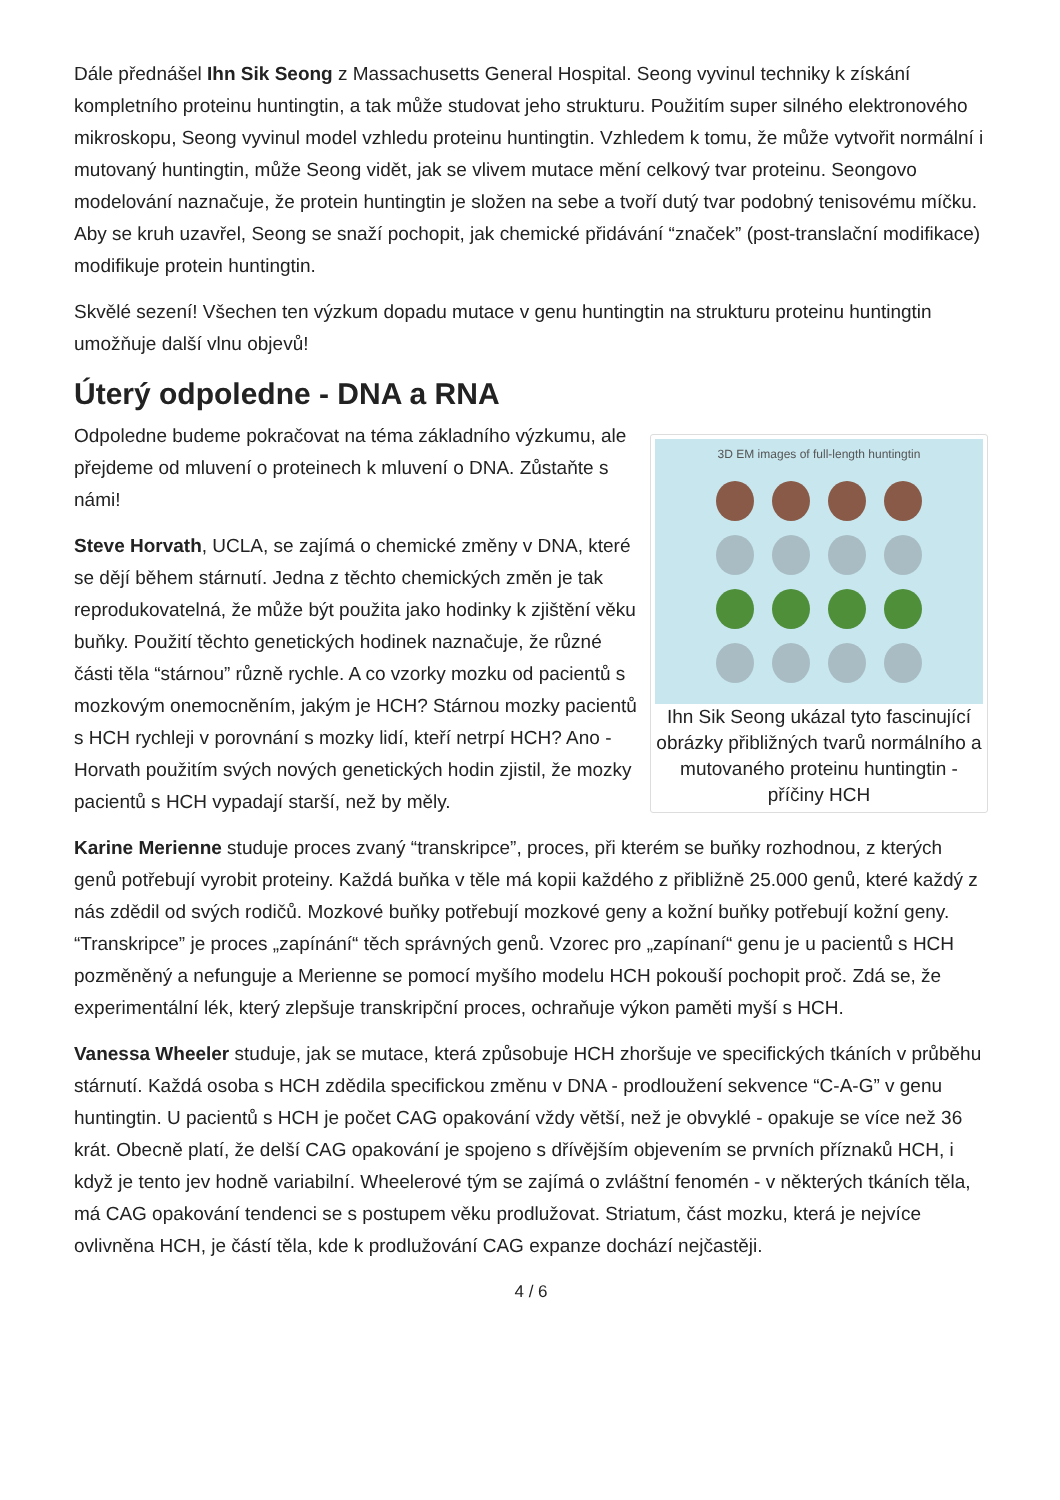Dále přednášel Ihn Sik Seong z Massachusetts General Hospital. Seong vyvinul techniky k získání kompletního proteinu huntingtin, a tak může studovat jeho strukturu. Použitím super silného elektronového mikroskopu, Seong vyvinul model vzhledu proteinu huntingtin. Vzhledem k tomu, že může vytvořit normální i mutovaný huntingtin, může Seong vidět, jak se vlivem mutace mění celkový tvar proteinu. Seongovo modelování naznačuje, že protein huntingtin je složen na sebe a tvoří dutý tvar podobný tenisovému míčku. Aby se kruh uzavřel, Seong se snaží pochopit, jak chemické přidávání “značek” (post-translační modifikace) modifikuje protein huntingtin.
Skvělé sezení! Všechen ten výzkum dopadu mutace v genu huntingtin na strukturu proteinu huntingtin umožňuje další vlnu objevů!
Úterý odpoledne - DNA a RNA
3D EM images of full-length huntingtin
Ihn Sik Seong ukázal tyto fascinující obrázky přibližných tvarů normálního a mutovaného proteinu huntingtin - příčiny HCH
Odpoledne budeme pokračovat na téma základního výzkumu, ale přejdeme od mluvení o proteinech k mluvení o DNA. Zůstaňte s námi!
Steve Horvath, UCLA, se zajímá o chemické změny v DNA, které se dějí během stárnutí. Jedna z těchto chemických změn je tak reprodukovatelná, že může být použita jako hodinky k zjištění věku buňky. Použití těchto genetických hodinek naznačuje, že různé části těla “stárnou” různě rychle. A co vzorky mozku od pacientů s mozkovým onemocněním, jakým je HCH? Stárnou mozky pacientů s HCH rychleji v porovnání s mozky lidí, kteří netrpí HCH? Ano - Horvath použitím svých nových genetických hodin zjistil, že mozky pacientů s HCH vypadají starší, než by měly.
Karine Merienne studuje proces zvaný “transkripce”, proces, při kterém se buňky rozhodnou, z kterých genů potřebují vyrobit proteiny. Každá buňka v těle má kopii každého z přibližně 25.000 genů, které každý z nás zdědil od svých rodičů. Mozkové buňky potřebují mozkové geny a kožní buňky potřebují kožní geny. “Transkripce” je proces „zapínání“ těch správných genů. Vzorec pro „zapínaní“ genu je u pacientů s HCH pozměněný a nefunguje a Merienne se pomocí myšího modelu HCH pokouší pochopit proč. Zdá se, že experimentální lék, který zlepšuje transkripční proces, ochraňuje výkon paměti myší s HCH.
Vanessa Wheeler studuje, jak se mutace, která způsobuje HCH zhoršuje ve specifických tkáních v průběhu stárnutí. Každá osoba s HCH zdědila specifickou změnu v DNA - prodloužení sekvence “C-A-G” v genu huntingtin. U pacientů s HCH je počet CAG opakování vždy větší, než je obvyklé - opakuje se více než 36 krát. Obecně platí, že delší CAG opakování je spojeno s dřívějším objevením se prvních příznaků HCH, i když je tento jev hodně variabilní. Wheelerové tým se zajímá o zvláštní fenomén - v některých tkáních těla, má CAG opakování tendenci se s postupem věku prodlužovat. Striatum, část mozku, která je nejvíce ovlivněna HCH, je částí těla, kde k prodlužování CAG expanze dochází nejčastěji.
4 / 6